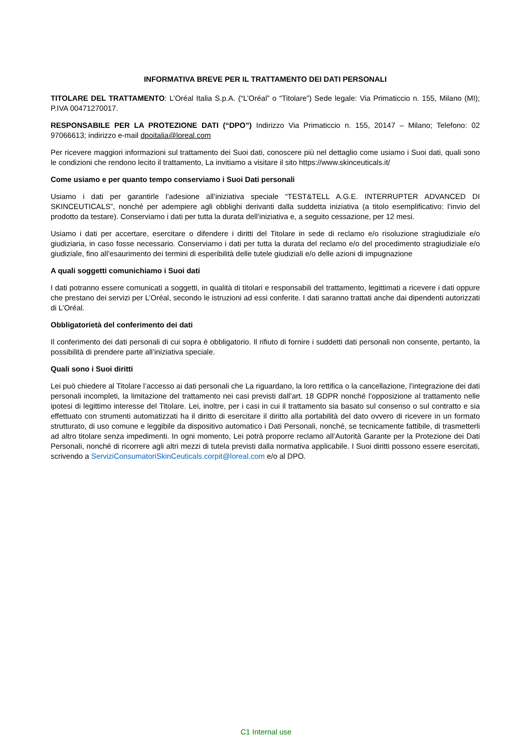INFORMATIVA BREVE PER IL TRATTAMENTO DEI DATI PERSONALI
TITOLARE DEL TRATTAMENTO: L’Oréal Italia S.p.A. (“L’Oréal” o “Titolare”) Sede legale: Via Primaticcio n. 155, Milano (MI); P.IVA 00471270017.
RESPONSABILE PER LA PROTEZIONE DATI (“DPO”) Indirizzo Via Primaticcio n. 155, 20147 – Milano; Telefono: 02 97066613; indirizzo e-mail dpoitalia@loreal.com
Per ricevere maggiori informazioni sul trattamento dei Suoi dati, conoscere più nel dettaglio come usiamo i Suoi dati, quali sono le condizioni che rendono lecito il trattamento, La invitiamo a visitare il sito https://www.skinceuticals.it/
Come usiamo e per quanto tempo conserviamo i Suoi Dati personali
Usiamo i dati per garantirle l’adesione all’iniziativa speciale “TEST&TELL A.G.E. INTERRUPTER ADVANCED DI SKINCEUTICALS”, nonché per adempiere agli obblighi derivanti dalla suddetta iniziativa (a titolo esemplificativo: l’invio del prodotto da testare). Conserviamo i dati per tutta la durata dell’iniziativa e, a seguito cessazione, per 12 mesi.
Usiamo i dati per accertare, esercitare o difendere i diritti del Titolare in sede di reclamo e/o risoluzione stragiudiziale e/o giudiziaria, in caso fosse necessario. Conserviamo i dati per tutta la durata del reclamo e/o del procedimento stragiudiziale e/o giudiziale, fino all’esaurimento dei termini di esperibilità delle tutele giudiziali e/o delle azioni di impugnazione
A quali soggetti comunichiamo i Suoi dati
I dati potranno essere comunicati a soggetti, in qualità di titolari e responsabili del trattamento, legittimati a ricevere i dati oppure che prestano dei servizi per L’Oréal, secondo le istruzioni ad essi conferite. I dati saranno trattati anche dai dipendenti autorizzati di L’Oréal.
Obbligatorietà del conferimento dei dati
Il conferimento dei dati personali di cui sopra è obbligatorio. Il rifiuto di fornire i suddetti dati personali non consente, pertanto, la possibilità di prendere parte all’iniziativa speciale.
Quali sono i Suoi diritti
Lei può chiedere al Titolare l’accesso ai dati personali che La riguardano, la loro rettifica o la cancellazione, l’integrazione dei dati personali incompleti, la limitazione del trattamento nei casi previsti dall’art. 18 GDPR nonché l’opposizione al trattamento nelle ipotesi di legittimo interesse del Titolare. Lei, inoltre, per i casi in cui il trattamento sia basato sul consenso o sul contratto e sia effettuato con strumenti automatizzati ha il diritto di esercitare il diritto alla portabilità del dato ovvero di ricevere in un formato strutturato, di uso comune e leggibile da dispositivo automatico i Dati Personali, nonché, se tecnicamente fattibile, di trasmetterli ad altro titolare senza impedimenti. In ogni momento, Lei potrà proporre reclamo all’Autorità Garante per la Protezione dei Dati Personali, nonché di ricorrere agli altri mezzi di tutela previsti dalla normativa applicabile. I Suoi diritti possono essere esercitati, scrivendo a ServiziConsumatoriSkinCeuticals.corpit@loreal.com e/o al DPO.
C1 Internal use